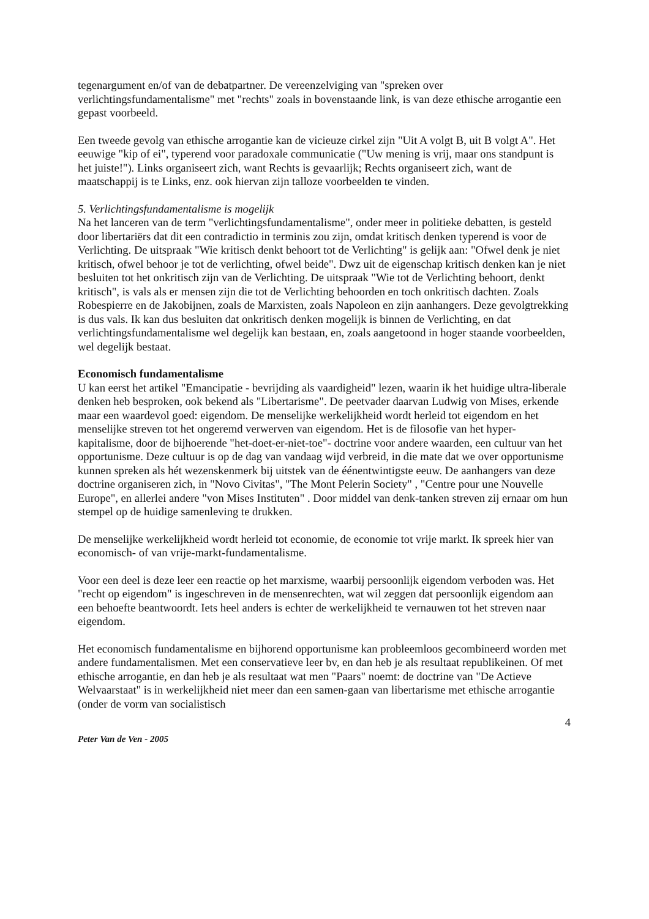tegenargument en/of van de debatpartner. De vereenzelviging van "spreken over verlichtingsfundamentalisme" met "rechts" zoals in bovenstaande link, is van deze ethische arrogantie een gepast voorbeeld.
Een tweede gevolg van ethische arrogantie kan de vicieuze cirkel zijn "Uit A volgt B, uit B volgt A". Het eeuwige "kip of ei", typerend voor paradoxale communicatie ("Uw mening is vrij, maar ons standpunt is het juiste!"). Links organiseert zich, want Rechts is gevaarlijk; Rechts organiseert zich, want de maatschappij is te Links, enz. ook hiervan zijn talloze voorbeelden te vinden.
5. Verlichtingsfundamentalisme is mogelijk
Na het lanceren van de term "verlichtingsfundamentalisme", onder meer in politieke debatten, is gesteld door libertariërs dat dit een contradictio in terminis zou zijn, omdat kritisch denken typerend is voor de Verlichting. De uitspraak "Wie kritisch denkt behoort tot de Verlichting" is gelijk aan: "Ofwel denk je niet kritisch, ofwel behoor je tot de verlichting, ofwel beide". Dwz uit de eigenschap kritisch denken kan je niet besluiten tot het onkritisch zijn van de Verlichting. De uitspraak "Wie tot de Verlichting behoort, denkt kritisch", is vals als er mensen zijn die tot de Verlichting behoorden en toch onkritisch dachten. Zoals Robespierre en de Jakobijnen, zoals de Marxisten, zoals Napoleon en zijn aanhangers. Deze gevolgtrekking is dus vals. Ik kan dus besluiten dat onkritisch denken mogelijk is binnen de Verlichting, en dat verlichtingsfundamentalisme wel degelijk kan bestaan, en, zoals aangetoond in hoger staande voorbeelden, wel degelijk bestaat.
Economisch fundamentalisme
U kan eerst het artikel "Emancipatie - bevrijding als vaardigheid" lezen, waarin ik het huidige ultra-liberale denken heb besproken, ook bekend als "Libertarisme". De peetvader daarvan Ludwig von Mises, erkende maar een waardevol goed: eigendom. De menselijke werkelijkheid wordt herleid tot eigendom en het menselijke streven tot het ongeremd verwerven van eigendom. Het is de filosofie van het hyper-kapitalisme, door de bijhoerende "het-doet-er-niet-toe"- doctrine voor andere waarden, een cultuur van het opportunisme. Deze cultuur is op de dag van vandaag wijd verbreid, in die mate dat we over opportunisme kunnen spreken als hét wezenskenmerk bij uitstek van de éénentwintigste eeuw. De aanhangers van deze doctrine organiseren zich, in "Novo Civitas", "The Mont Pelerin Society" , "Centre pour une Nouvelle Europe", en allerlei andere "von Mises Instituten" . Door middel van denk-tanken streven zij ernaar om hun stempel op de huidige samenleving te drukken.
De menselijke werkelijkheid wordt herleid tot economie, de economie tot vrije markt. Ik spreek hier van economisch- of van vrije-markt-fundamentalisme.
Voor een deel is deze leer een reactie op het marxisme, waarbij persoonlijk eigendom verboden was. Het "recht op eigendom" is ingeschreven in de mensenrechten, wat wil zeggen dat persoonlijk eigendom aan een behoefte beantwoordt. Iets heel anders is echter de werkelijkheid te vernauwen tot het streven naar eigendom.
Het economisch fundamentalisme en bijhorend opportunisme kan probleemloos gecombineerd worden met andere fundamentalismen. Met een conservatieve leer bv, en dan heb je als resultaat republikeinen. Of met ethische arrogantie, en dan heb je als resultaat wat men "Paars" noemt: de doctrine van "De Actieve Welvaarstaat" is in werkelijkheid niet meer dan een samen-gaan van libertarisme met ethische arrogantie (onder de vorm van socialistisch
4
Peter Van de Ven - 2005